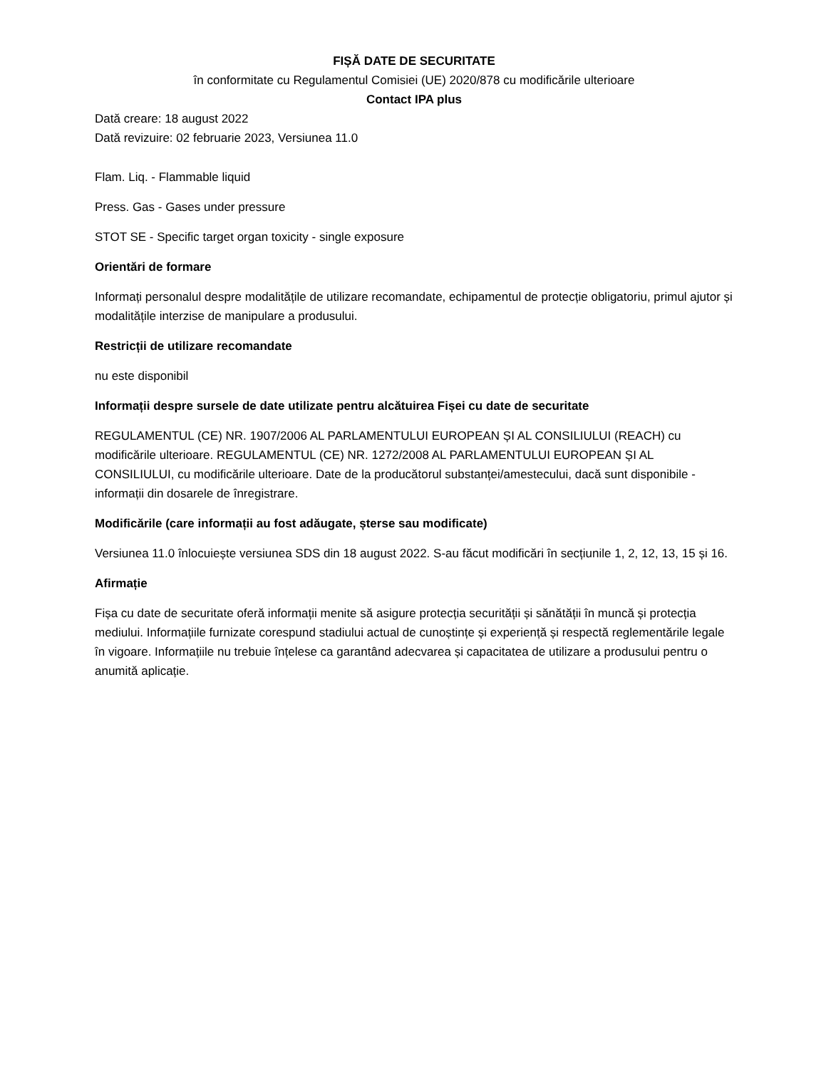FIȘĂ DATE DE SECURITATE
în conformitate cu Regulamentul Comisiei (UE) 2020/878 cu modificările ulterioare
Contact IPA plus
Dată creare: 18 august 2022
Dată revizuire: 02 februarie 2023, Versiunea 11.0
Flam. Liq. - Flammable liquid
Press. Gas - Gases under pressure
STOT SE - Specific target organ toxicity - single exposure
Orientări de formare
Informați personalul despre modalitățile de utilizare recomandate, echipamentul de protecție obligatoriu, primul ajutor și modalitățile interzise de manipulare a produsului.
Restricții de utilizare recomandate
nu este disponibil
Informații despre sursele de date utilizate pentru alcătuirea Fișei cu date de securitate
REGULAMENTUL (CE) NR. 1907/2006 AL PARLAMENTULUI EUROPEAN ȘI AL CONSILIULUI (REACH) cu modificările ulterioare. REGULAMENTUL (CE) NR. 1272/2008 AL PARLAMENTULUI EUROPEAN ȘI AL CONSILIULUI, cu modificările ulterioare. Date de la producătorul substanței/amestecului, dacă sunt disponibile - informații din dosarele de înregistrare.
Modificările (care informații au fost adăugate, șterse sau modificate)
Versiunea 11.0 înlocuiește versiunea SDS din 18 august 2022. S-au făcut modificări în secțiunile 1, 2, 12, 13, 15 și 16.
Afirmație
Fișa cu date de securitate oferă informații menite să asigure protecția securității și sănătății în muncă și protecția mediului. Informațiile furnizate corespund stadiului actual de cunoștințe și experiență și respectă reglementările legale în vigoare. Informațiile nu trebuie înțelese ca garantând adecvarea și capacitatea de utilizare a produsului pentru o anumită aplicație.